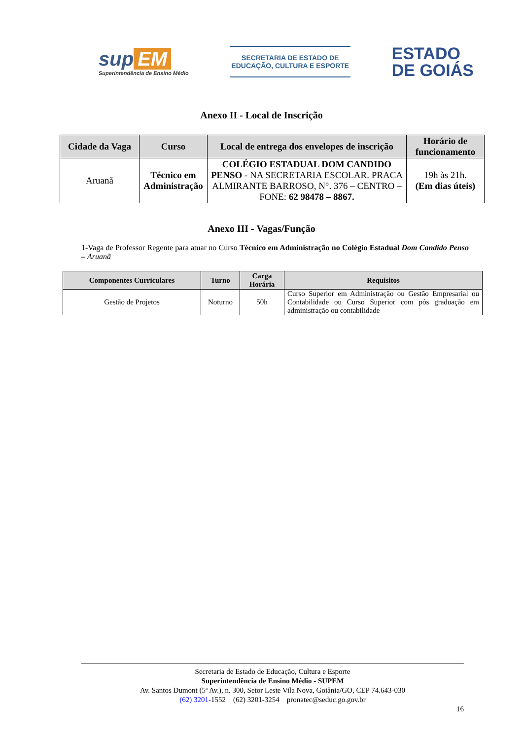sup EM
Superintendência de Ensino Médio
SECRETARIA DE ESTADO DE
EDUCAÇÃO, CULTURA E ESPORTE
ESTADO
DE GOIÁS
Anexo II - Local de Inscrição
| Cidade da Vaga | Curso | Local de entrega dos envelopes de inscrição | Horário de funcionamento |
| --- | --- | --- | --- |
| Aruanã | Técnico em Administração | COLÉGIO ESTADUAL DOM CANDIDO PENSO - NA SECRETARIA ESCOLAR. PRACA ALMIRANTE BARROSO, N°. 376 – CENTRO – FONE: 62 98478 – 8867. | 19h às 21h. (Em dias úteis) |
Anexo III - Vagas/Função
1-Vaga de Professor Regente para atuar no Curso Técnico em Administração no Colégio Estadual Dom Candido Penso – Aruanã
| Componentes Curriculares | Turno | Carga Horária | Requisitos |
| --- | --- | --- | --- |
| Gestão de Projetos | Noturno | 50h | Curso Superior em Administração ou Gestão Empresarial ou Contabilidade ou Curso Superior com pós graduação em administração ou contabilidade |
Secretaria de Estado de Educação, Cultura e Esporte
Superintendência de Ensino Médio - SUPEM
Av. Santos Dumont (5ª Av.), n. 300, Setor Leste Vila Nova, Goiânia/GO, CEP 74.643-030
(62) 3201-1552 (62) 3201-3254 pronatec@seduc.go.gov.br
16